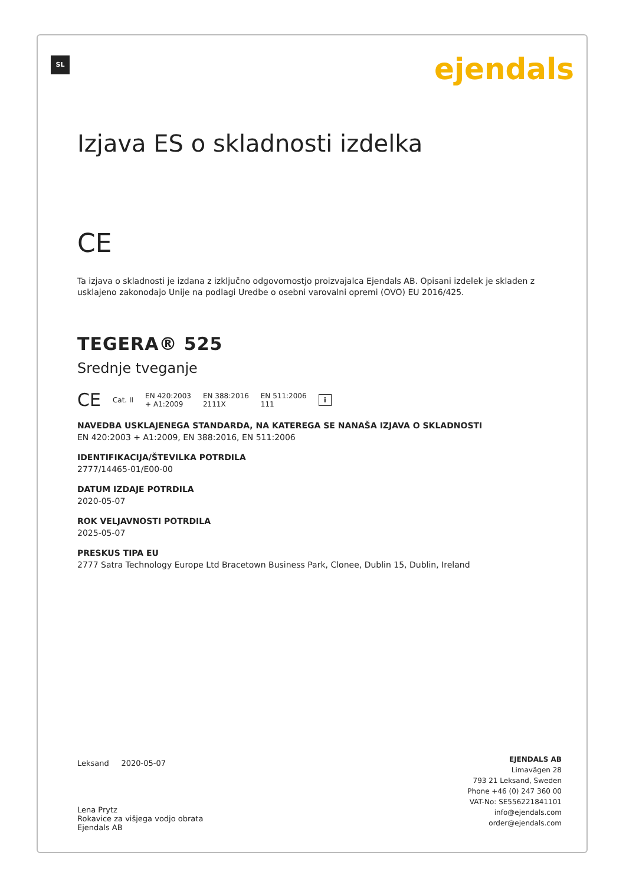SL ejendals
Izjava ES o skladnosti izdelka
CE
Ta izjava o skladnosti je izdana z izključno odgovornostjo proizvajalca Ejendals AB. Opisani izdelek je skladen z usklajeno zakonodajo Unije na podlagi Uredbe o osebni varovalni opremi (OVO) EU 2016/425.
TEGERA® 525
Srednje tveganje
CE Cat. II EN 420:2003
+ A1:2009 EN 388:2016
2111X EN 511:2006
111 i
NAVEDBA USKLAJENEGA STANDARDA, NA KATEREGA SE NANAŠA IZJAVA O SKLADNOSTI
EN 420:2003 + A1:2009, EN 388:2016, EN 511:2006
IDENTIFIKACIJA/ŠTEVILKA POTRDILA
2777/14465-01/E00-00
DATUM IZDAJE POTRDILA
2020-05-07
ROK VELJAVNOSTI POTRDILA
2025-05-07
PRESKUS TIPA EU
2777 Satra Technology Europe Ltd Bracetown Business Park, Clonee, Dublin 15, Dublin, Ireland
Leksand 2020-05-07
Lena Prytz
Rokavice za višjega vodjo obrata
Ejendals AB
EJENDALS AB
Limavägen 28
793 21 Leksand, Sweden
Phone +46 (0) 247 360 00
VAT-No: SE556221841101
info@ejendals.com
order@ejendals.com